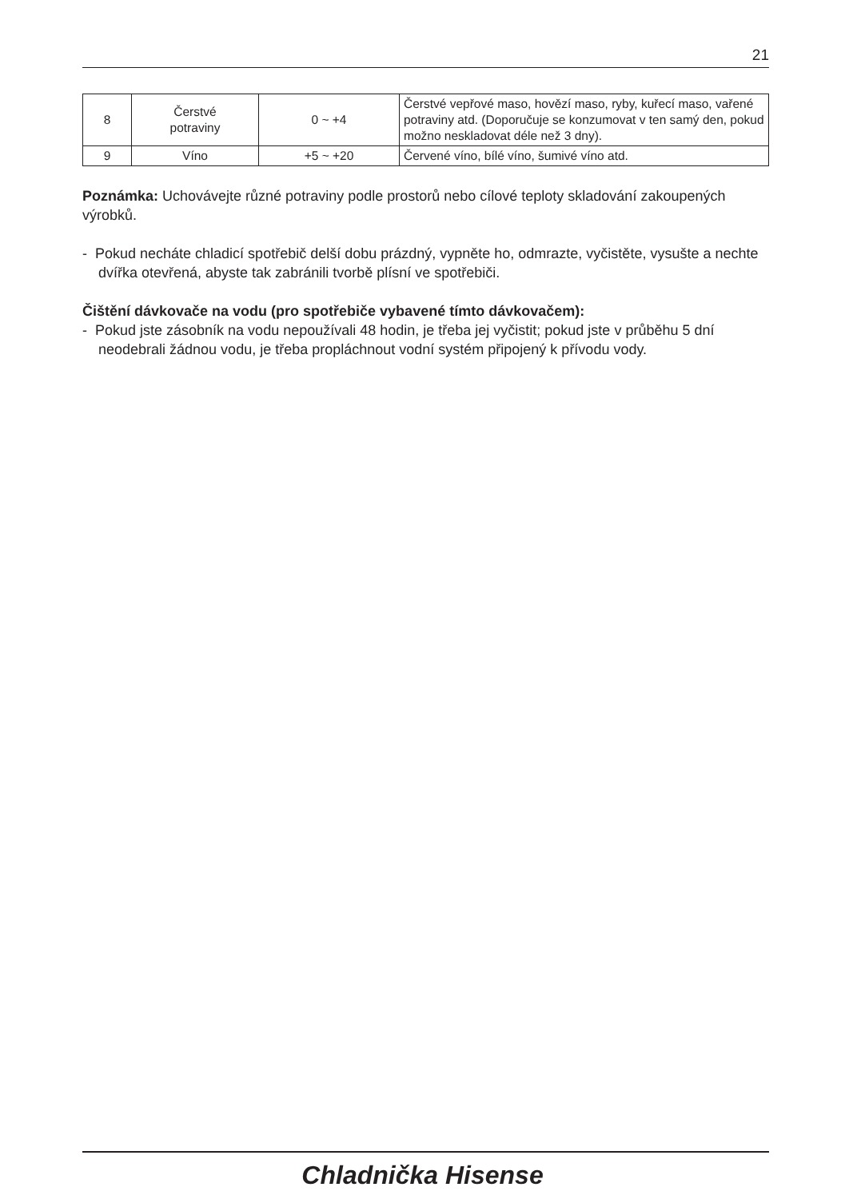21
| 8 | Čerstvé potraviny | 0 ~ +4 | Čerstvé vepřové maso, hovězí maso, ryby, kuřecí maso, vařené potraviny atd. (Doporučuje se konzumovat v ten samý den, pokud možno neskladovat déle než 3 dny). |
| 9 | Víno | +5 ~ +20 | Červené víno, bílé víno, šumivé víno atd. |
Poznámka: Uchovávejte různé potraviny podle prostorů nebo cílové teploty skladování zakoupených výrobků.
- Pokud necháte chladicí spotřebič delší dobu prázdný, vypněte ho, odmrazte, vyčistěte, vysušte a nechte dvířka otevřená, abyste tak zabránili tvorbě plísní ve spotřebiči.
Čištění dávkovače na vodu (pro spotřebiče vybavené tímto dávkovačem):
- Pokud jste zásobník na vodu nepoužívali 48 hodin, je třeba jej vyčistit; pokud jste v průběhu 5 dní neodebrali žádnou vodu, je třeba propláchnout vodní systém připojený k přívodu vody.
Chladnička Hisense